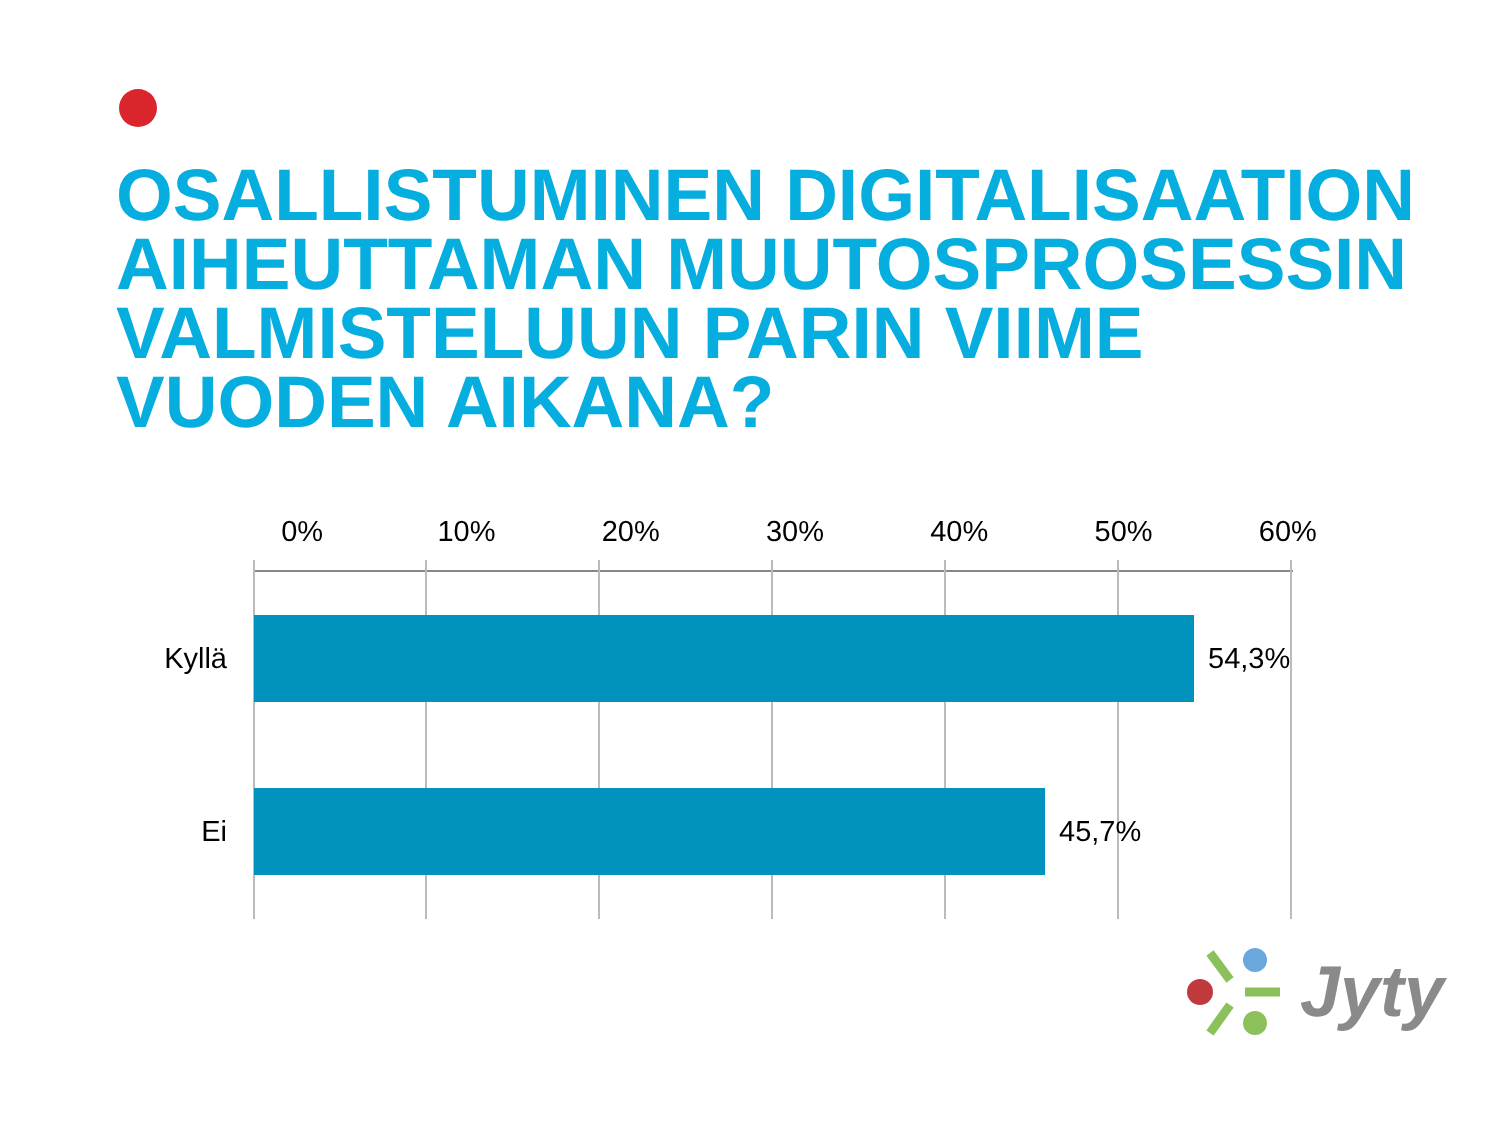OSALLISTUMINEN DIGITALISAATION AIHEUTTAMAN MUUTOSPROSESSIN VALMISTELUUN PARIN VIIME VUODEN AIKANA?
0% 10% 20% 30% 40% 50% 60%
Kyllä 54,3%
Ei 45,7%
Jyty